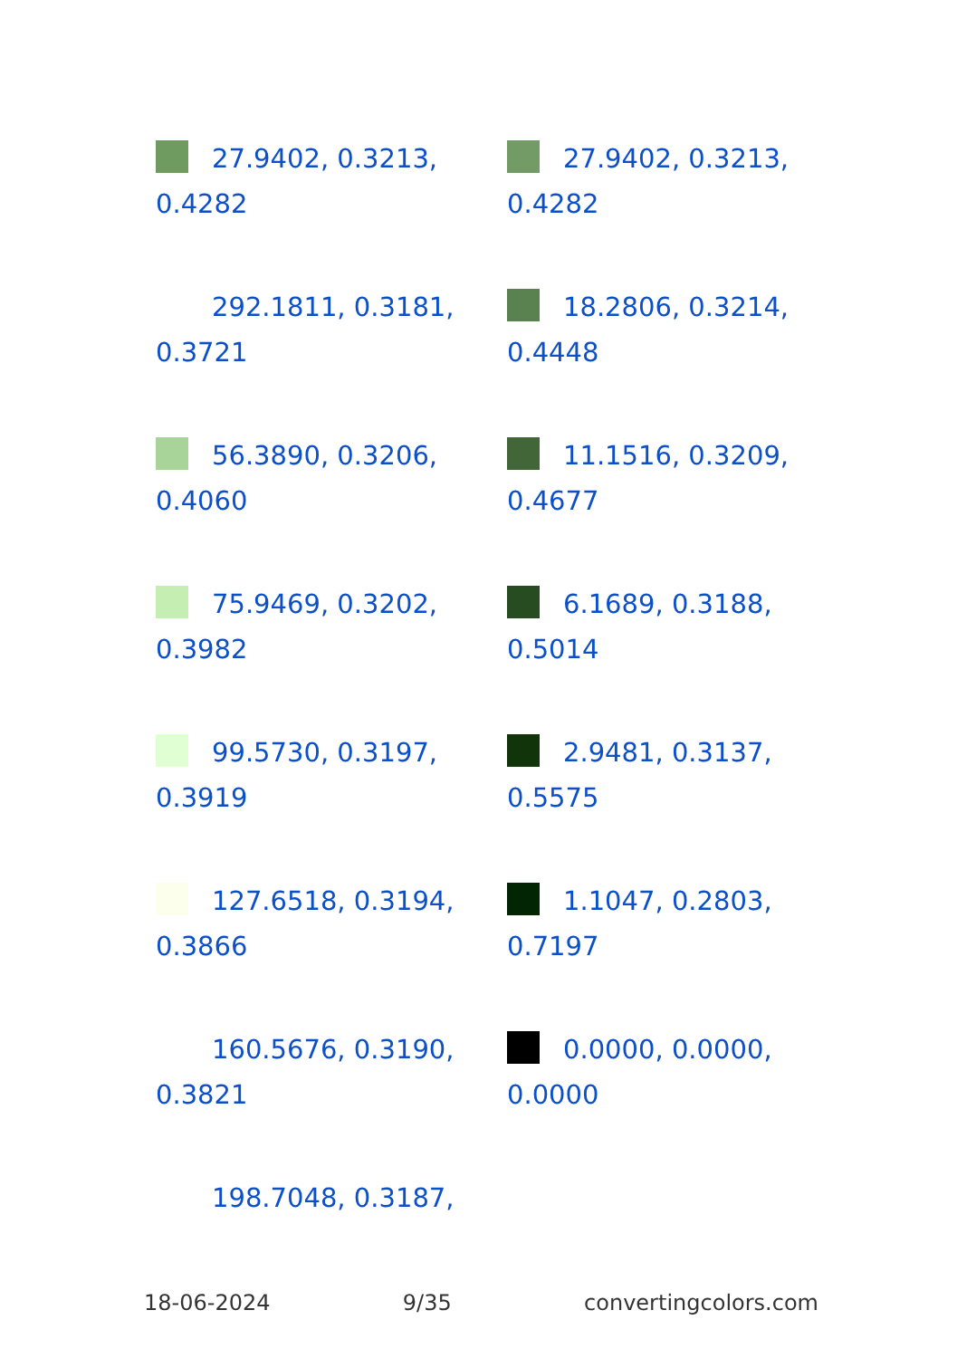27.9402, 0.3213, 0.4282
27.9402, 0.3213, 0.4282
292.1811, 0.3181, 0.3721
18.2806, 0.3214, 0.4448
56.3890, 0.3206, 0.4060
11.1516, 0.3209, 0.4677
75.9469, 0.3202, 0.3982
6.1689, 0.3188, 0.5014
99.5730, 0.3197, 0.3919
2.9481, 0.3137, 0.5575
127.6518, 0.3194, 0.3866
1.1047, 0.2803, 0.7197
160.5676, 0.3190, 0.3821
0.0000, 0.0000, 0.0000
198.7048, 0.3187,
18-06-2024 9/35 convertingcolors.com